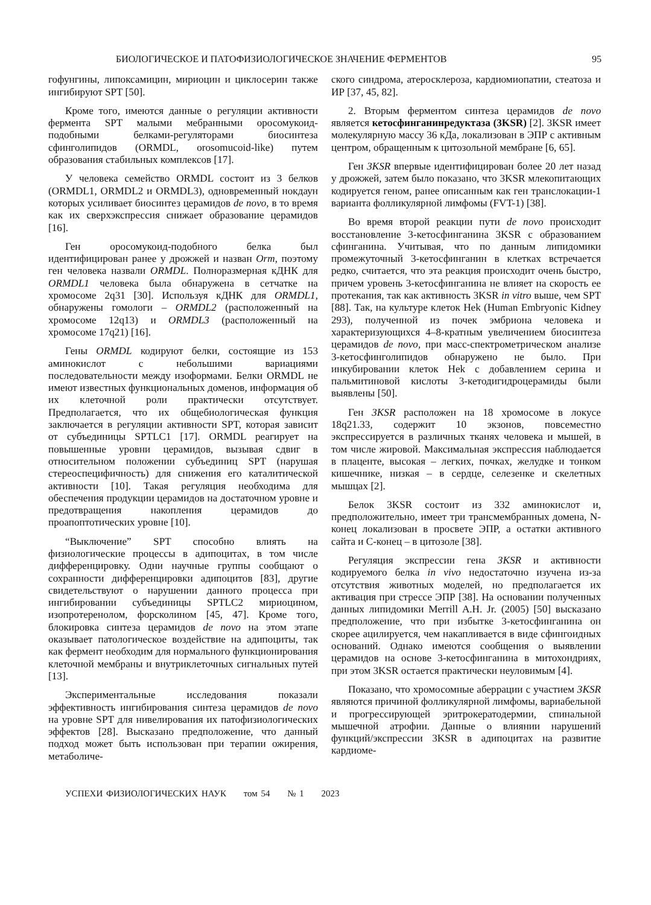БИОЛОГИЧЕСКОЕ И ПАТОФИЗИОЛОГИЧЕСКОЕ ЗНАЧЕНИЕ ФЕРМЕНТОВ 95
гофунгины, липоксамицин, мириоцин и циклосерин также ингибируют SPT [50].
Кроме того, имеются данные о регуляции активности фермента SPT малыми мебранными оросомукоид-подобными белками-регуляторами биосинтеза сфинголипидов (ORMDL, orosomucoid-like) путем образования стабильных комплексов [17].
У человека семейство ORMDL состоит из 3 белков (ORMDL1, ORMDL2 и ORMDL3), одновременный нокдаун которых усиливает биосинтез церамидов de novo, в то время как их сверхэкспрессия снижает образование церамидов [16].
Ген оросомукоид-подобного белка был идентифицирован ранее у дрожжей и назван Orm, поэтому ген человека назвали ORMDL. Полноразмерная кДНК для ORMDL1 человека была обнаружена в сетчатке на хромосоме 2q31 [30]. Используя кДНК для ORMDL1, обнаружены гомологи – ORMDL2 (расположенный на хромосоме 12q13) и ORMDL3 (расположенный на хромосоме 17q21) [16].
Гены ORMDL кодируют белки, состоящие из 153 аминокислот с небольшими вариациями последовательности между изоформами. Белки ORMDL не имеют известных функциональных доменов, информация об их клеточной роли практически отсутствует. Предполагается, что их общебиологическая функция заключается в регуляции активности SPT, которая зависит от субъединицы SPTLC1 [17]. ORMDL реагирует на повышенные уровни церамидов, вызывая сдвиг в относительном положении субъединиц SPT (нарушая стереоспецифичность) для снижения его каталитической активности [10]. Такая регуляция необходима для обеспечения продукции церамидов на достаточном уровне и предотвращения накопления церамидов до проапоптотических уровне [10].
“Выключение” SPT способно влиять на физиологические процессы в адипоцитах, в том числе дифференцировку. Одни научные группы сообщают о сохранности дифференцировки адипоцитов [83], другие свидетельствуют о нарушении данного процесса при ингибировании субъединицы SPTLC2 мириоцином, изопротеренолом, форсколином [45, 47]. Кроме того, блокировка синтеза церамидов de novo на этом этапе оказывает патологическое воздействие на адипоциты, так как фермент необходим для нормального функционирования клеточной мембраны и внутриклеточных сигнальных путей [13].
Экспериментальные исследования показали эффективность ингибирования синтеза церамидов de novo на уровне SPT для нивелирования их патофизиологических эффектов [28]. Высказано предположение, что данный подход может быть использован при терапии ожирения, метаболиче-
ского синдрома, атеросклероза, кардиомиопатии, стеатоза и ИР [37, 45, 82].
2. Вторым ферментом синтеза церамидов de novo является кетосфинганинредуктаза (3KSR) [2]. 3KSR имеет молекулярную массу 36 кДа, локализован в ЭПР с активным центром, обращенным к цитозольной мембране [6, 65].
Ген 3KSR впервые идентифицирован более 20 лет назад у дрожжей, затем было показано, что 3KSR млекопитающих кодируется геном, ранее описанным как ген транслокации-1 варианта фолликулярной лимфомы (FVT-1) [38].
Во время второй реакции пути de novo происходит восстановление 3-кетосфинганина 3KSR с образованием сфинганина. Учитывая, что по данным липидомики промежуточный 3-кетосфинганин в клетках встречается редко, считается, что эта реакция происходит очень быстро, причем уровень 3-кетосфинганина не влияет на скорость ее протекания, так как активность 3KSR in vitro выше, чем SPT [88]. Так, на культуре клеток Hek (Human Embryonic Kidney 293), полученной из почек эмбриона человека и характеризующихся 4–8-кратным увеличением биосинтеза церамидов de novo, при масс-спектрометрическом анализе 3-кетосфинголипидов обнаружено не было. При инкубировании клеток Hek с добавлением серина и пальмитиновой кислоты 3-кетодигидроцерамиды были выявлены [50].
Ген 3KSR расположен на 18 хромосоме в локусе 18q21.33, содержит 10 экзонов, повсеместно экспрессируется в различных тканях человека и мышей, в том числе жировой. Максимальная экспрессия наблюдается в плаценте, высокая – легких, почках, желудке и тонком кишечнике, низкая – в сердце, селезенке и скелетных мышцах [2].
Белок 3KSR состоит из 332 аминокислот и, предположительно, имеет три трансмембранных домена, N-конец локализован в просвете ЭПР, а остатки активного сайта и С-конец – в цитозоле [38].
Регуляция экспрессии гена 3KSR и активности кодируемого белка in vivo недостаточно изучена из-за отсутствия животных моделей, но предполагается их активация при стрессе ЭПР [38]. На основании полученных данных липидомики Merrill A.H. Jr. (2005) [50] высказано предположение, что при избытке 3-кетосфинганина он скорее ацилируется, чем накапливается в виде сфингоидных оснований. Однако имеются сообщения о выявлении церамидов на основе 3-кетосфинганина в митохондриях, при этом 3KSR остается практически неуловимым [4].
Показано, что хромосомные аберрации с участием 3KSR являются причиной фолликулярной лимфомы, вариабельной и прогрессирующей эритрокератодермии, спинальной мышечной атрофии. Данные о влиянии нарушений функций/экспрессии 3KSR в адипоцитах на развитие кардиоме-
УСПЕХИ ФИЗИОЛОГИЧЕСКИХ НАУК том 54 № 1 2023